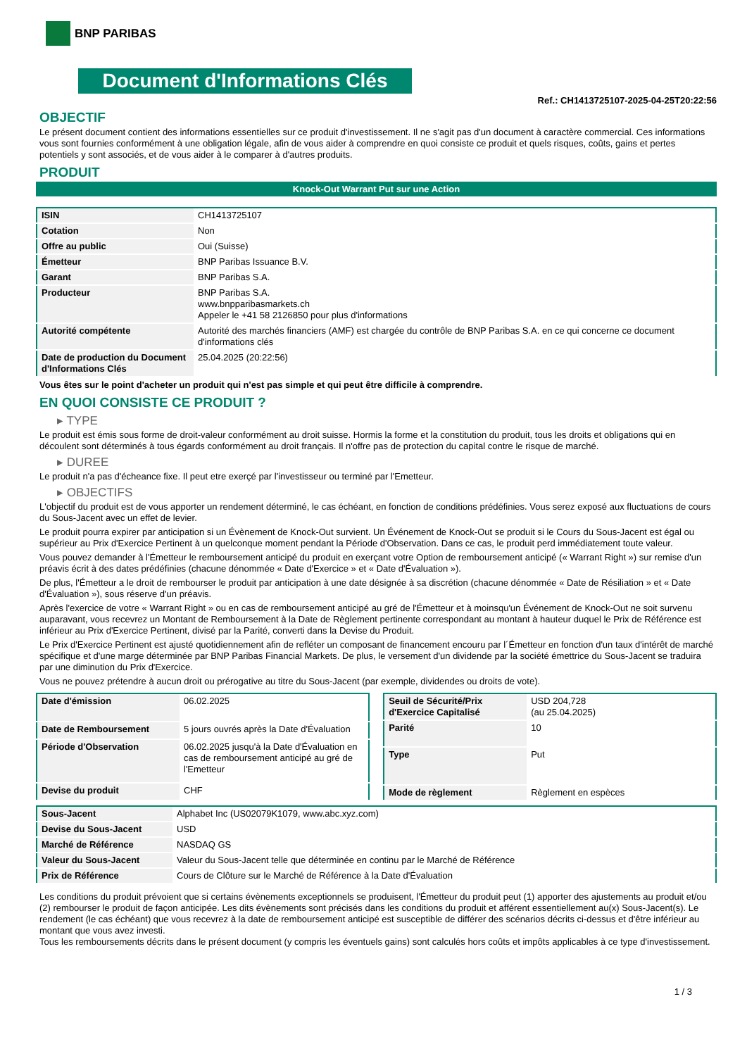BNP PARIBAS
Document d'Informations Clés
Ref.: CH1413725107-2025-04-25T20:22:56
OBJECTIF
Le présent document contient des informations essentielles sur ce produit d'investissement. Il ne s'agit pas d'un document à caractère commercial. Ces informations vous sont fournies conformément à une obligation légale, afin de vous aider à comprendre en quoi consiste ce produit et quels risques, coûts, gains et pertes potentiels y sont associés, et de vous aider à le comparer à d'autres produits.
PRODUIT
Knock-Out Warrant Put sur une Action
| ISIN | CH1413725107 |
| Cotation | Non |
| Offre au public | Oui (Suisse) |
| Émetteur | BNP Paribas Issuance B.V. |
| Garant | BNP Paribas S.A. |
| Producteur | BNP Paribas S.A. www.bnpparibasmarkets.ch Appeler le +41 58 2126850 pour plus d'informations |
| Autorité compétente | Autorité des marchés financiers (AMF) est chargée du contrôle de BNP Paribas S.A. en ce qui concerne ce document d'informations clés |
| Date de production du Document d'Informations Clés | 25.04.2025 (20:22:56) |
Vous êtes sur le point d'acheter un produit qui n'est pas simple et qui peut être difficile à comprendre.
EN QUOI CONSISTE CE PRODUIT ?
▸ TYPE
Le produit est émis sous forme de droit-valeur conformément au droit suisse. Hormis la forme et la constitution du produit, tous les droits et obligations qui en découlent sont déterminés à tous égards conformément au droit français. Il n'offre pas de protection du capital contre le risque de marché.
▸ DUREE
Le produit n'a pas d'écheance fixe. Il peut etre exerçé par l'investisseur ou terminé par l'Emetteur.
▸ OBJECTIFS
L'objectif du produit est de vous apporter un rendement déterminé, le cas échéant, en fonction de conditions prédéfinies. Vous serez exposé aux fluctuations de cours du Sous-Jacent avec un effet de levier.
Le produit pourra expirer par anticipation si un Évènement de Knock-Out survient. Un Événement de Knock-Out se produit si le Cours du Sous-Jacent est égal ou supérieur au Prix d'Exercice Pertinent à un quelconque moment pendant la Période d'Observation. Dans ce cas, le produit perd immédiatement toute valeur.
Vous pouvez demander à l'Émetteur le remboursement anticipé du produit en exerçant votre Option de remboursement anticipé (« Warrant Right ») sur remise d'un préavis écrit à des dates prédéfinies (chacune dénommée « Date d'Exercice » et « Date d'Évaluation »).
De plus, l'Émetteur a le droit de rembourser le produit par anticipation à une date désignée à sa discrétion (chacune dénommée « Date de Résiliation » et « Date d'Évaluation »), sous réserve d'un préavis.
Après l'exercice de votre « Warrant Right » ou en cas de remboursement anticipé au gré de l'Émetteur et à moinsqu'un Événement de Knock-Out ne soit survenu auparavant, vous recevrez un Montant de Remboursement à la Date de Règlement pertinente correspondant au montant à hauteur duquel le Prix de Référence est inférieur au Prix d'Exercice Pertinent, divisé par la Parité, converti dans la Devise du Produit.
Le Prix d'Exercice Pertinent est ajusté quotidiennement afin de refléter un composant de financement encouru par l´Émetteur en fonction d'un taux d'intérêt de marché spécifique et d'une marge déterminée par BNP Paribas Financial Markets. De plus, le versement d'un dividende par la société émettrice du Sous-Jacent se traduira par une diminution du Prix d'Exercice.
Vous ne pouvez prétendre à aucun droit ou prérogative au titre du Sous-Jacent (par exemple, dividendes ou droits de vote).
| Date d'émission | 06.02.2025 |
| Date de Remboursement | 5 jours ouvrés après la Date d'Évaluation |
| Période d'Observation | 06.02.2025 jusqu'à la Date d'Évaluation en cas de remboursement anticipé au gré de l'Emetteur |
| Devise du produit | CHF |
| Seuil de Sécurité/Prix d'Exercice Capitalisé | USD 204,728 (au 25.04.2025) |
| Parité | 10 |
| Type | Put |
| Mode de règlement | Règlement en espèces |
| Sous-Jacent | Alphabet Inc (US02079K1079, www.abc.xyz.com) |
| Devise du Sous-Jacent | USD |
| Marché de Référence | NASDAQ GS |
| Valeur du Sous-Jacent | Valeur du Sous-Jacent telle que déterminée en continu par le Marché de Référence |
| Prix de Référence | Cours de Clôture sur le Marché de Référence à la Date d'Évaluation |
Les conditions du produit prévoient que si certains évènements exceptionnels se produisent, l'Émetteur du produit peut (1) apporter des ajustements au produit et/ou (2) rembourser le produit de façon anticipée. Les dits évènements sont précisés dans les conditions du produit et afférent essentiellement au(x) Sous-Jacent(s). Le rendement (le cas échéant) que vous recevrez à la date de remboursement anticipé est susceptible de différer des scénarios décrits ci-dessus et d'être inférieur au montant que vous avez investi.
Tous les remboursements décrits dans le présent document (y compris les éventuels gains) sont calculés hors coûts et impôts applicables à ce type d'investissement.
1 / 3